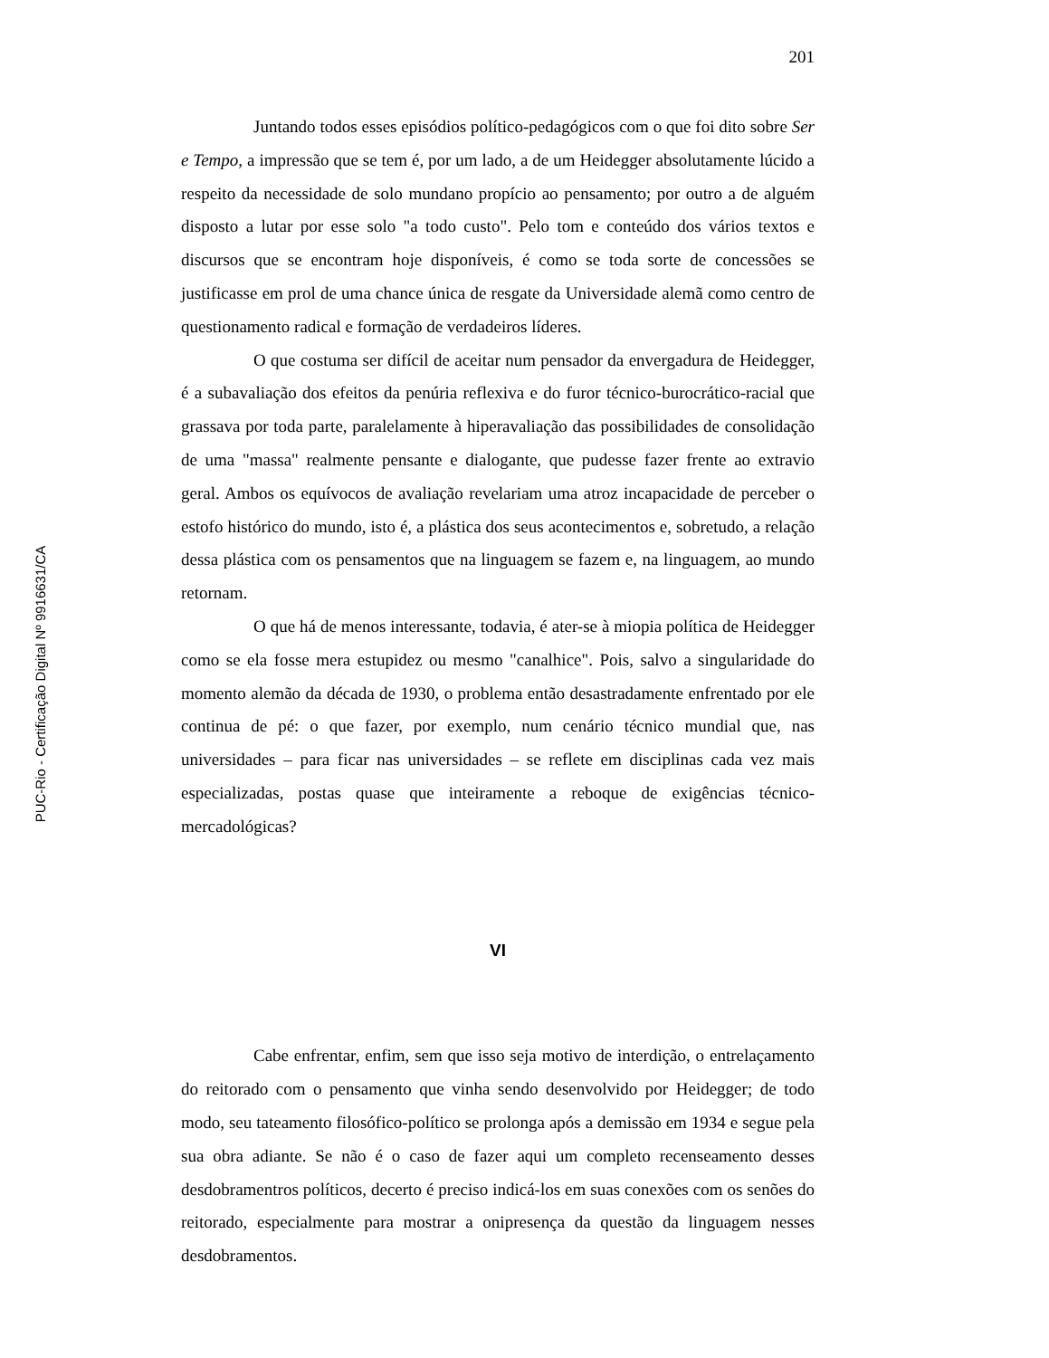201
PUC-Rio - Certificação Digital Nº 9916631/CA
Juntando todos esses episódios político-pedagógicos com o que foi dito sobre Ser e Tempo, a impressão que se tem é, por um lado, a de um Heidegger absolutamente lúcido a respeito da necessidade de solo mundano propício ao pensamento; por outro a de alguém disposto a lutar por esse solo "a todo custo". Pelo tom e conteúdo dos vários textos e discursos que se encontram hoje disponíveis, é como se toda sorte de concessões se justificasse em prol de uma chance única de resgate da Universidade alemã como centro de questionamento radical e formação de verdadeiros líderes.
O que costuma ser difícil de aceitar num pensador da envergadura de Heidegger, é a subavaliação dos efeitos da penúria reflexiva e do furor técnico-burocrático-racial que grassava por toda parte, paralelamente à hiperavaliação das possibilidades de consolidação de uma "massa" realmente pensante e dialogante, que pudesse fazer frente ao extravio geral. Ambos os equívocos de avaliação revelariam uma atroz incapacidade de perceber o estofo histórico do mundo, isto é, a plástica dos seus acontecimentos e, sobretudo, a relação dessa plástica com os pensamentos que na linguagem se fazem e, na linguagem, ao mundo retornam.
O que há de menos interessante, todavia, é ater-se à miopia política de Heidegger como se ela fosse mera estupidez ou mesmo "canalhice". Pois, salvo a singularidade do momento alemão da década de 1930, o problema então desastradamente enfrentado por ele continua de pé: o que fazer, por exemplo, num cenário técnico mundial que, nas universidades – para ficar nas universidades – se reflete em disciplinas cada vez mais especializadas, postas quase que inteiramente a reboque de exigências técnico-mercadológicas?
VI
Cabe enfrentar, enfim, sem que isso seja motivo de interdição, o entrelaçamento do reitorado com o pensamento que vinha sendo desenvolvido por Heidegger; de todo modo, seu tateamento filosófico-político se prolonga após a demissão em 1934 e segue pela sua obra adiante. Se não é o caso de fazer aqui um completo recenseamento desses desdobramentros políticos, decerto é preciso indicá-los em suas conexões com os senões do reitorado, especialmente para mostrar a onipresença da questão da linguagem nesses desdobramentos.